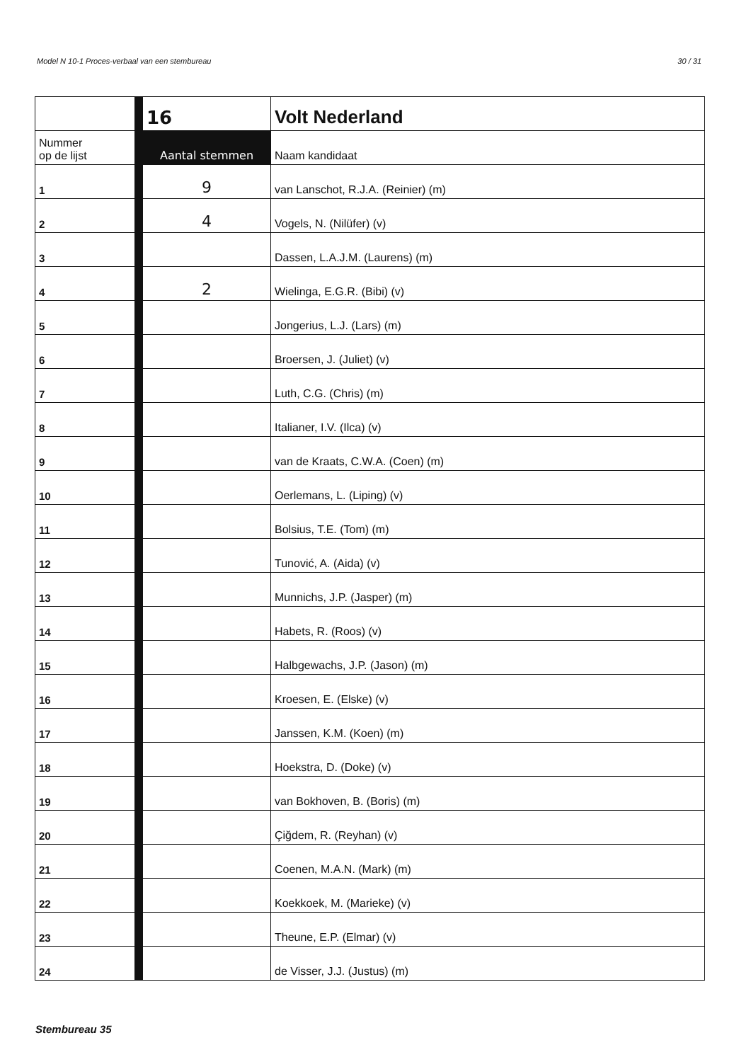Model N 10-1 Proces-verbaal van een stembureau 30 / 31
| | | 16 | Volt Nederland |
| Nummer op de lijst | | Aantal stemmen | Naam kandidaat |
| 1 | | 9 | van Lanschot, R.J.A. (Reinier) (m) |
| 2 | | 4 | Vogels, N. (Nilüfer) (v) |
| 3 | | | Dassen, L.A.J.M. (Laurens) (m) |
| 4 | | 2 | Wielinga, E.G.R. (Bibi) (v) |
| 5 | | | Jongerius, L.J. (Lars) (m) |
| 6 | | | Broersen, J. (Juliet) (v) |
| 7 | | | Luth, C.G. (Chris) (m) |
| 8 | | | Italianer, I.V. (Ilca) (v) |
| 9 | | | van de Kraats, C.W.A. (Coen) (m) |
| 10 | | | Oerlemans, L. (Liping) (v) |
| 11 | | | Bolsius, T.E. (Tom) (m) |
| 12 | | | Tunović, A. (Aida) (v) |
| 13 | | | Munnichs, J.P. (Jasper) (m) |
| 14 | | | Habets, R. (Roos) (v) |
| 15 | | | Halbgewachs, J.P. (Jason) (m) |
| 16 | | | Kroesen, E. (Elske) (v) |
| 17 | | | Janssen, K.M. (Koen) (m) |
| 18 | | | Hoekstra, D. (Doke) (v) |
| 19 | | | van Bokhoven, B. (Boris) (m) |
| 20 | | | Çiğdem, R. (Reyhan) (v) |
| 21 | | | Coenen, M.A.N. (Mark) (m) |
| 22 | | | Koekkoek, M. (Marieke) (v) |
| 23 | | | Theune, E.P. (Elmar) (v) |
| 24 | | | de Visser, J.J. (Justus) (m) |
Stembureau 35